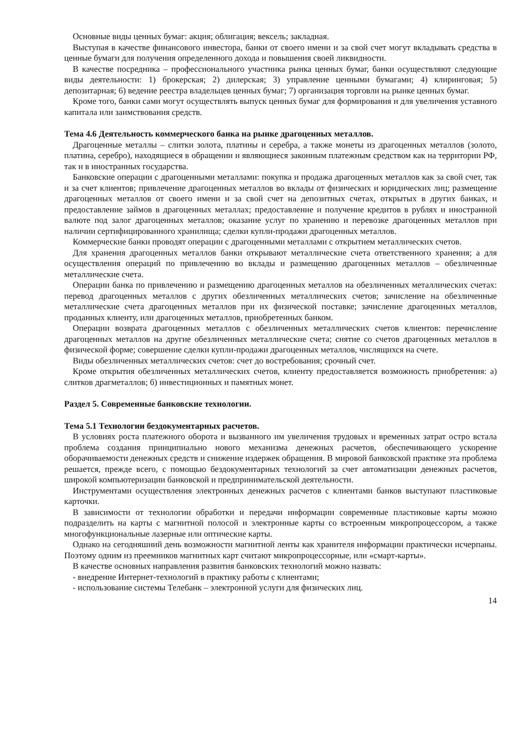Основные виды ценных бумаг: акция; облигация; вексель; закладная.
Выступая в качестве финансового инвестора, банки от своего имени и за свой счет могут вкладывать средства в ценные бумаги для получения определенного дохода и повышения своей ликвидности.
В качестве посредника – профессионального участника рынка ценных бумаг, банки осуществляют следующие виды деятельности: 1) брокерская; 2) дилерская; 3) управление ценными бумагами; 4) клиринговая; 5) депозитарная; 6) ведение реестра владельцев ценных бумаг; 7) организация торговли на рынке ценных бумаг.
Кроме того, банки сами могут осуществлять выпуск ценных бумаг для формирования и для увеличения уставного капитала или заимствования средств.
Тема 4.6 Деятельность коммерческого банка на рынке драгоценных металлов.
Драгоценные металлы – слитки золота, платины и серебра, а также монеты из драгоценных металлов (золото, платина, серебро), находящиеся в обращении и являющиеся законным платежным средством как на территории РФ, так и в иностранных государства.
Банковские операции с драгоценными металлами: покупка и продажа драгоценных металлов как за свой счет, так и за счет клиентов; привлечение драгоценных металлов во вклады от физических и юридических лиц; размещение драгоценных металлов от своего имени и за свой счет на депозитных счетах, открытых в других банках, и предоставление займов в драгоценных металлах; предоставление и получение кредитов в рублях и иностранной валюте под залог драгоценных металлов; оказание услуг по хранению и перевозке драгоценных металлов при наличии сертифицированного хранилища; сделки купли-продажи драгоценных металлов.
Коммерческие банки проводят операции с драгоценными металлами с открытием металлических счетов.
Для хранения драгоценных металлов банки открывают металлические счета ответственного хранения; а для осуществления операций по привлечению во вклады и размещению драгоценных металлов – обезличенные металлические счета.
Операции банка по привлечению и размещению драгоценных металлов на обезличенных металлических счетах: перевод драгоценных металлов с других обезличенных металлических счетов; зачисление на обезличенные металлические счета драгоценных металлов при их физической поставке; зачисление драгоценных металлов, проданных клиенту, или драгоценных металлов, приобретенных банком.
Операции возврата драгоценных металлов с обезличенных металлических счетов клиентов: перечисление драгоценных металлов на другие обезличенных металлические счета; снятие со счетов драгоценных металлов в физической форме; совершение сделки купли-продажи драгоценных металлов, числящихся на счете.
Виды обезличенных металлических счетов: счет до востребования; срочный счет.
Кроме открытия обезличенных металлических счетов, клиенту предоставляется возможность приобретения: а) слитков драгметаллов; б) инвестиционных и памятных монет.
Раздел 5. Современные банковские технологии.
Тема 5.1 Технологии бездокументарных расчетов.
В условиях роста платежного оборота и вызванного им увеличения трудовых и временных затрат остро встала проблема создания принципиально нового механизма денежных расчетов, обеспечивающего ускорение оборачиваемости денежных средств и снижение издержек обращения. В мировой банковской практике эта проблема решается, прежде всего, с помощью бездокументарных технологий за счет автоматизации денежных расчетов, широкой компьютеризации банковской и предпринимательской деятельности.
Инструментами осуществления электронных денежных расчетов с клиентами банков выступают пластиковые карточки.
В зависимости от технологии обработки и передачи информации современные пластиковые карты можно подразделить на карты с магнитной полосой и электронные карты со встроенным микропроцессором, а также многофункциональные лазерные или оптические карты.
Однако на сегодняшний день возможности магнитной ленты как хранителя информации практически исчерпаны. Поэтому одним из преемников магнитных карт считают микропроцессорные, или «смарт-карты».
В качестве основных направления развития банковских технологий можно назвать:
- внедрение Интернет-технологий в практику работы с клиентами;
- использование системы Телебанк – электронной услуги для физических лиц.
14